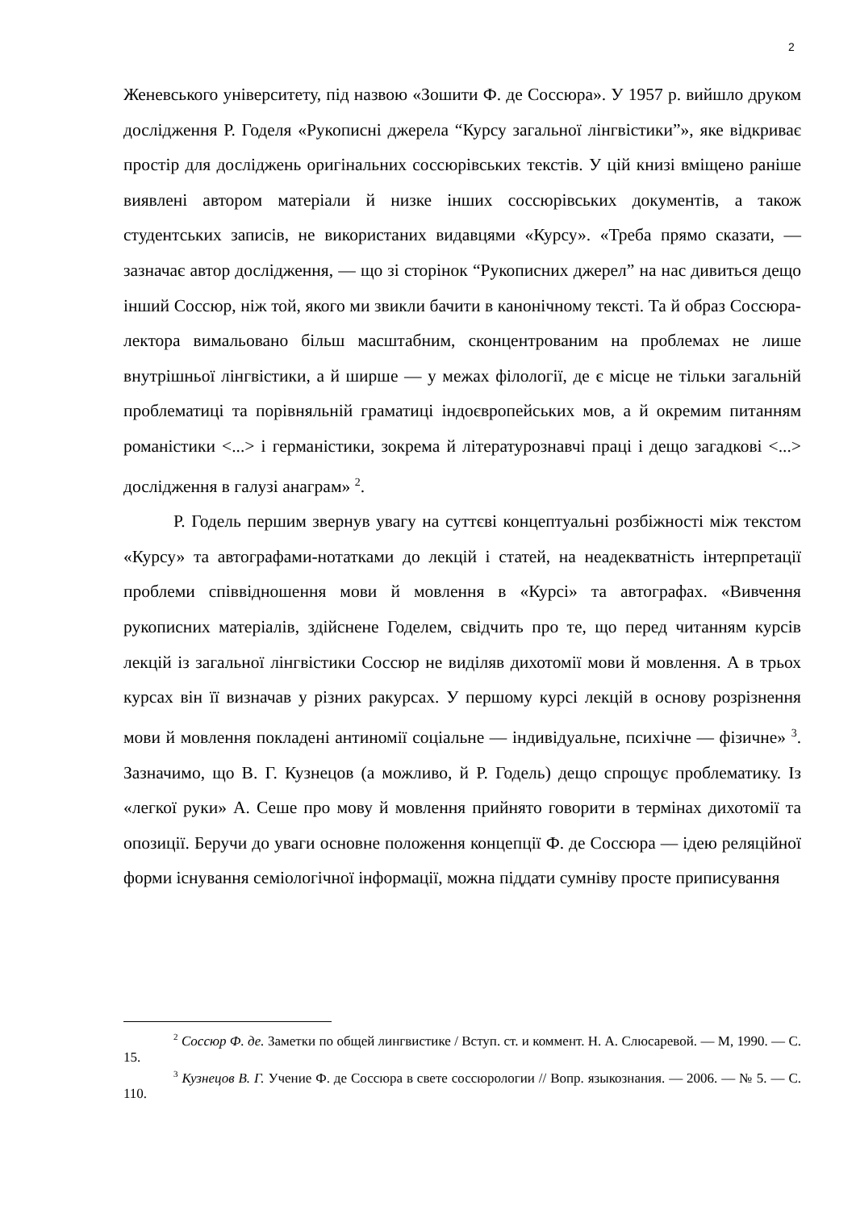2
Женевського університету, під назвою «Зошити Ф. де Соссюра». У 1957 р. вийшло друком дослідження Р. Годеля «Рукописні джерела “Курсу загальної лінгвістики”», яке відкриває простір для досліджень оригінальних соссюрівських текстів. У цій книзі вміщено раніше виявлені автором матеріали й низке інших соссюрівських документів, а також студентських записів, не використаних видавцями «Курсу». «Треба прямо сказати, — зазначає автор дослідження, — що зі сторінок “Рукописних джерел” на нас дивиться дещо інший Соссюр, ніж той, якого ми звикли бачити в канонічному тексті. Та й образ Соссюра-лектора вимальовано більш масштабним, сконцентрованим на проблемах не лише внутрішньої лінгвістики, а й ширше — у межах філології, де є місце не тільки загальній проблематиці та порівняльній граматиці індоєвропейських мов, а й окремим питанням романістики <...> і германістики, зокрема й літературознавчі праці і дещо загадкові <...> дослідження в галузі анаграм» <sup>2</sup>.
Р. Годель першим звернув увагу на суттєві концептуальні розбіжності між текстом «Курсу» та автографами-нотатками до лекцій і статей, на неадекватність інтерпретації проблеми співвідношення мови й мовлення в «Курсі» та автографах. «Вивчення рукописних матеріалів, здійснене Годелем, свідчить про те, що перед читанням курсів лекцій із загальної лінгвістики Соссюр не виділяв дихотомії мови й мовлення. А в трьох курсах він її визначав у різних ракурсах. У першому курсі лекцій в основу розрізнення мови й мовлення покладені антиномії соціальне — індивідуальне, психічне — фізичне» <sup>3</sup>. Зазначимо, що В. Г. Кузнецов (а можливо, й Р. Годель) дещо спрощує проблематику. Із «легкої руки» А. Сеше про мову й мовлення прийнято говорити в термінах дихотомії та опозиції. Беручи до уваги основне положення концепції Ф. де Соссюра — ідею реляційної форми існування семіологічної інформації, можна піддати сумніву просте приписування
<sup>2</sup> Соссюр Ф. де. Заметки по общей лингвистике / Вступ. ст. и коммент. Н. А. Слюсаревой. — М, 1990. — С. 15.
<sup>3</sup> Кузнецов В. Г. Учение Ф. де Соссюра в свете соссюрологии // Вопр. языкознания. — 2006. — № 5. — С. 110.